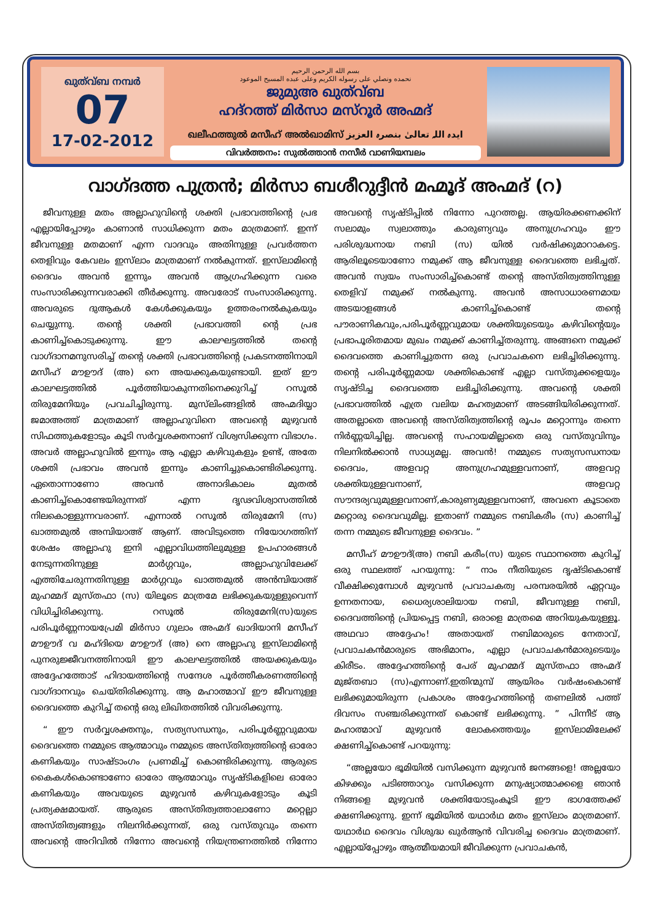ഖുത്വ്ബ നമ്പർ
07
17-02-2012
بسم الله الرحمن الرحيم
نحمده ونصلي على رسوله الكريم وعلى عبده المسيح الموعود
ജുമുഅ ഖുത്വ്ബ
ഹദ്റത്ത് മിർസാ മസ്റൂർ അഹ്മദ്
ഖലീഫത്തുൽ മസീഹ് അൽഖാമിസ് ایدہ اللہ تعالیٰ بنصرہ العزیز
വിവർത്തനം: സുൽത്താൻ നസീർ വാണിയമ്പലം
വാഗ്ദത്ത പുത്രൻ; മിർസാ ബശീറുദ്ദീൻ മഹ്മൂദ് അഹ്മദ് (റ)
ജീവനുള്ള മതം അല്ലാഹുവിന്റെ ശക്തി പ്രഭാവത്തിന്റെ പ്രഭ എല്ലായിപ്പോഴും കാണാൻ സാധിക്കുന്ന മതം മാത്രമാണ്. ഇന്ന് ജീവനുള്ള മതമാണ് എന്ന വാദവും അതിനുള്ള പ്രവർത്തന തെളിവും കേവലം ഇസ്‌ലാം മാത്രമാണ് നൽകുന്നത്. ഇസ്‌ലാമിന്റെ ദൈവം അവൻ ഇന്നും അവൻ ആഗ്രഹിക്കുന്ന വരെ സംസാരിക്കുന്നവരാക്കി തീർക്കുന്നു. അവരോട് സംസാരിക്കുന്നു. അവരുടെ ദുആകൾ കേൾക്കുകയും ഉത്തരംനൽകുകയും ചെയ്യുന്നു. തന്റെ ശക്തി പ്രഭാവത്തി ന്റെ പ്രഭ കാണിച്ച്കൊടുക്കുന്നു. ഈ കാലഘട്ടത്തിൽ തന്റെ വാഗ്ദാനമനുസരിച്ച് തന്റെ ശക്തി പ്രഭാവത്തിന്റെ പ്രകടനത്തിനായി മസീഹ് മൗഊദ് (അ) നെ അയക്കുകയുണ്ടായി. ഇത് ഈ കാലഘട്ടത്തിൽ പൂർത്തിയാകുന്നതിനെക്കുറിച്ച് റസൂൽ തിരുമേനിയും പ്രവചിച്ചിരുന്നു. മുസ്‌ലിംങ്ങളിൽ അഹ്മദിയ്യാ ജമാഅത്ത് മാത്രമാണ് അല്ലാഹുവിനെ അവന്റെ മുഴുവൻ സിഫത്തുകളോടും കൂടി സർവ്വശക്തനാണ് വിശ്വസിക്കുന്ന വിഭാഗം. അവർ അല്ലാഹുവിൽ ഇന്നും ആ എല്ലാ കഴിവുകളും ഉണ്ട്, അതേ ശക്തി പ്രഭാവം അവൻ ഇന്നും കാണിച്ചുകൊണ്ടിരിക്കുന്നു. ഏതൊന്നാണോ അവൻ അനാദികാലം മുതൽ കാണിച്ച്കൊണ്ടേയിരുന്നത് എന്ന ദൃഢവിശ്വാസത്തിൽ നിലകൊള്ളുന്നവരാണ്. എന്നാൽ റസൂൽ തിരുമേനി (സ) ഖാത്തമുൽ അമ്പിയാഅ് ആണ്. അവിടുത്തെ നിയോഗത്തിന് ശേഷം അല്ലാഹു ഇനി എല്ലാവിധത്തിലുമുള്ള ഉപഹാരങ്ങൾ നേടുന്നതിനുള്ള മാർഗ്ഗവും, അല്ലാഹുവിലേക്ക് എത്തിചേരുന്നതിനുള്ള മാർഗ്ഗവും ഖാത്തമുൽ അൻമ്പിയാഅ് മുഹമ്മദ് മുസ്തഫാ (സ) യിലൂടെ മാത്രമേ ലഭിക്കുകയുള്ളുവെന്ന് വിധിച്ചിരിക്കുന്നു. റസൂൽ തിരുമേനി(സ)യുടെ പരിപൂർണ്ണനായപ്രേമി മിർസാ ഗുലാം അഹ്മദ് ഖാദിയാനി മസീഹ് മൗഊദ് വ മഹ്ദിയെ മൗഊദ് (അ) നെ അല്ലാഹു ഇസ്‌ലാമിന്റെ പുനരുജ്ജീവനത്തിനായി ഈ കാലഘട്ടത്തിൽ അയക്കുകയും അദ്ദേഹത്തോട് ഹിദായത്തിന്റെ സന്ദേശ പൂർത്തീകരണത്തിന്റെ വാഗ്ദാനവും ചെയ്തിരിക്കുന്നു. ആ മഹാത്മാവ് ഈ ജീവനുള്ള ദൈവത്തെ കുറിച്ച് തന്റെ ഒരു ലിഖിതത്തിൽ വിവരിക്കുന്നു.
“ ഈ സർവ്വശക്തനും, സത്യസന്ധനും, പരിപൂർണ്ണവുമായ ദൈവത്തെ നമ്മുടെ ആത്മാവും നമ്മുടെ അസ്തിത്വത്തിന്റെ ഓരോ കണികയും സാഷ്ടാംഗം പ്രണമിച്ച് കൊണ്ടിരിക്കുന്നു. ആരുടെ കൈകൾകൊണ്ടാണോ ഓരോ ആത്മാവും സൃഷ്ടികളിലെ ഓരോ കണികയും അവയുടെ മുഴുവൻ കഴിവുകളോടും കൂടി പ്രത്യക്ഷമായത്. ആരുടെ അസ്തിത്വത്താലാണോ മറ്റെല്ലാ അസ്തിത്വങ്ങളും നിലനിർക്കുന്നത്, ഒരു വസ്തുവും തന്നെ അവന്റെ അറിവിൽ നിന്നോ അവന്റെ നിയന്ത്രണത്തിൽ നിന്നോ അവന്റെ സൃഷ്ടിപ്പിൽ നിന്നോ പുറത്തല്ല. ആയിരക്കണക്കിന് സലാമും സ്വലാത്തും കാരുണ്യവും അനുഗ്രഹവും ഈ പരിശുദ്ധനായ നബി (സ) യിൽ വർഷിക്കുമാറാകട്ടെ. ആരിലൂടെയാണോ നമുക്ക് ആ ജീവനുള്ള ദൈവത്തെ ലഭിച്ചത്. അവൻ സ്വയം സംസാരിച്ച്കൊണ്ട് തന്റെ അസ്തിത്വത്തിനുള്ള തെളിവ് നമുക്ക് നൽകുന്നു. അവൻ അസാധാരണമായ അടയാളങ്ങൾ കാണിച്ച്കൊണ്ട് തന്റെ പൗരാണികവും,പരിപൂർണ്ണവുമായ ശക്തിയുടെയും കഴിവിന്റെയും പ്രഭാപൂരിതമായ മുഖം നമുക്ക് കാണിച്ച്തരുന്നു. അങ്ങനെ നമുക്ക് ദൈവത്തെ കാണിച്ചുതന്ന ഒരു പ്രവാചകനെ ലഭിച്ചിരിക്കുന്നു. തന്റെ പരിപൂർണ്ണമായ ശക്തികൊണ്ട് എല്ലാ വസ്തുക്കളെയും സൃഷ്ടിച്ച ദൈവത്തെ ലഭിച്ചിരിക്കുന്നു. അവന്റെ ശക്തി പ്രഭാവത്തിൽ എത്ര വലിയ മഹത്വമാണ് അടങ്ങിയിരിക്കുന്നത്. അതല്ലാതെ അവന്റെ അസ്തിത്വത്തിന്റെ രൂപം മറ്റൊന്നും തന്നെ നിർണ്ണയിച്ചില്ല. അവന്റെ സഹായമില്ലാതെ ഒരു വസ്തുവിനും നിലനിൽക്കാൻ സാധ്യമല്ല. അവൻ! നമ്മുടെ സത്യസന്ധനായ ദൈവം, അളവറ്റ അനുഗ്രഹമുള്ളവനാണ്, അളവറ്റ ശക്തിയുള്ളവനാണ്, അളവറ്റ സൗന്ദര്യവുമുള്ളവനാണ്,കാരുണ്യമുള്ളവനാണ്, അവനെ കൂടാതെ മറ്റൊരു ദൈവവുമില്ല. ഇതാണ് നമ്മുടെ നബികരീം (സ) കാണിച്ച് തന്ന നമ്മുടെ ജീവനുള്ള ദൈവം. ”
മസീഹ് മൗഊദ്(അ) നബി കരീം(സ) യുടെ സ്ഥാനത്തെ കുറിച്ച് ഒരു സ്ഥലത്ത് പറയുന്നു: “ നാം നീതിയുടെ ദൃഷ്ടികൊണ്ട് വീക്ഷിക്കുമ്പോൾ മുഴുവൻ പ്രവാചകത്വ പരമ്പരയിൽ ഏറ്റവും ഉന്നതനായ, ധൈര്യശാലിയായ നബി, ജീവനുള്ള നബി, ദൈവത്തിന്റെ പ്രിയപ്പെട്ട നബി, ഒരാളെ മാത്രമെ അറിയുകയുള്ളൂ. അഥവാ അദ്ദേഹം! അതായത് നബിമാരുടെ നേതാവ്, പ്രവാചകൻമാരുടെ അഭിമാനം, എല്ലാ പ്രവാചകൻമാരുടെയും കിരീടം. അദ്ദേഹത്തിന്റെ പേര് മുഹമ്മദ് മുസ്തഫാ അഹ്മദ് മുജ്തബാ (സ)എന്നാണ്.ഇതിന്മുമ്പ് ആയിരം വർഷംകൊണ്ട് ലഭിക്കുമായിരുന്ന പ്രകാശം അദ്ദേഹത്തിന്റെ തണലിൽ പത്ത് ദിവസം സഞ്ചരിക്കുന്നത് കൊണ്ട് ലഭിക്കുന്നു. ” പിന്നീട് ആ മഹാത്മാവ് മുഴുവൻ ലോകത്തെയും ഇസ്‌ലാമിലേക്ക് ക്ഷണിച്ച്കൊണ്ട് പറയുന്നു:
“അല്ലയോ ഭൂമിയിൽ വസിക്കുന്ന മുഴുവൻ ജനങ്ങളെ! അല്ലയോ കിഴക്കും പടിഞ്ഞാറും വസിക്കുന്ന മനുഷ്യാത്മാക്കളെ ഞാൻ നിങ്ങളെ മുഴുവൻ ശക്തിയോടുംകൂടി ഈ ഭാഗത്തേക്ക് ക്ഷണിക്കുന്നു. ഇന്ന് ഭൂമിയിൽ യഥാർഥ മതം ഇസ്‌ലാം മാത്രമാണ്. യഥാർഥ ദൈവം വിശുദ്ധ ഖുർആൻ വിവരിച്ച ദൈവം മാത്രമാണ്. എല്ലായ്പ്പോഴും ആത്മീയമായി ജീവിക്കുന്ന പ്രവാചകൻ,